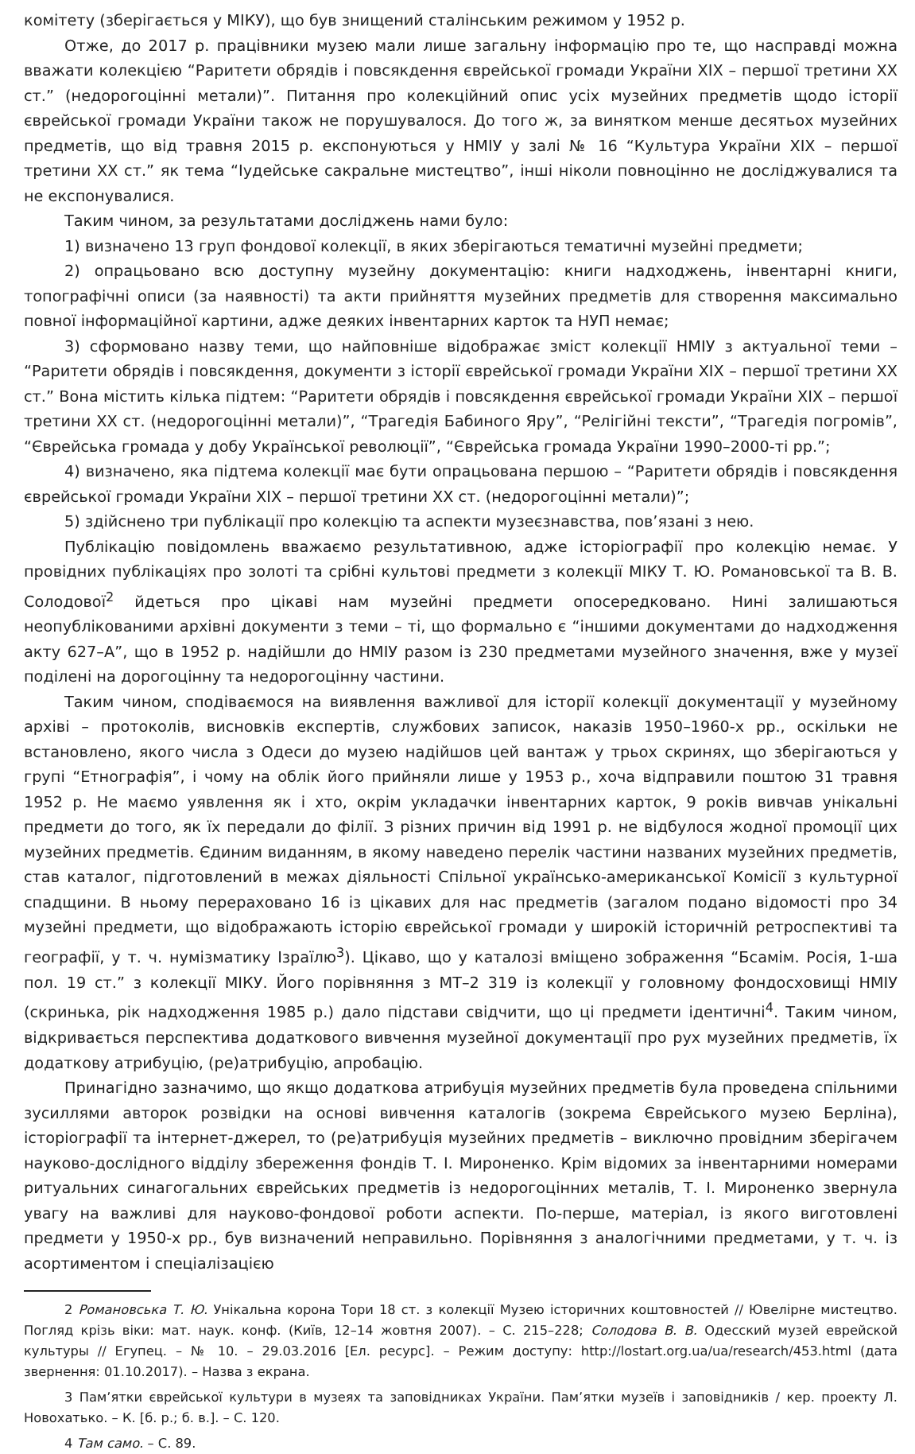комітету (зберігається у МІКУ), що був знищений сталінським режимом у 1952 р.
Отже, до 2017 р. працівники музею мали лише загальну інформацію про те, що насправді можна вважати колекцією “Раритети обрядів і повсякдення єврейської громади України ХІХ – першої третини ХХ ст.” (недорогоцінні метали)”. Питання про колекційний опис усіх музейних предметів щодо історії єврейської громади України також не порушувалося. До того ж, за винятком менше десятьох музейних предметів, що від травня 2015 р. експонуються у НМІУ у залі № 16 “Культура України ХІХ – першої третини ХХ ст.” як тема “Іудейське сакральне мистецтво”, інші ніколи повноцінно не досліджувалися та не експонувалися.
Таким чином, за результатами досліджень нами було:
1) визначено 13 груп фондової колекції, в яких зберігаються тематичні музейні предмети;
2) опрацьовано всю доступну музейну документацію: книги надходжень, інвентарні книги, топографічні описи (за наявності) та акти прийняття музейних предметів для створення максимально повної інформаційної картини, адже деяких інвентарних карток та НУП немає;
3) сформовано назву теми, що найповніше відображає зміст колекції НМІУ з актуальної теми – “Раритети обрядів і повсякдення, документи з історії єврейської громади України ХІХ – першої третини ХХ ст.” Вона містить кілька підтем: “Раритети обрядів і повсякдення єврейської громади України ХІХ – першої третини ХХ ст. (недорогоцінні метали)”, “Трагедія Бабиного Яру”, “Релігійні тексти”, “Трагедія погромів”, “Єврейська громада у добу Української революції”, “Єврейська громада України 1990–2000-ті рр.”;
4) визначено, яка підтема колекції має бути опрацьована першою – “Раритети обрядів і повсякдення єврейської громади України ХІХ – першої третини ХХ ст. (недорогоцінні метали)”;
5) здійснено три публікації про колекцію та аспекти музеєзнавства, пов’язані з нею.
Публікацію повідомлень вважаємо результативною, адже історіографії про колекцію немає. У провідних публікаціях про золоті та срібні культові предмети з колекції МІКУ Т. Ю. Романовської та В. В. Солодової<sup>2</sup> йдеться про цікаві нам музейні предмети опосередковано. Нині залишаються неопублікованими архівні документи з теми – ті, що формально є “іншими документами до надходження акту 627–А”, що в 1952 р. надійшли до НМІУ разом із 230 предметами музейного значення, вже у музеї поділені на дорогоцінну та недорогоцінну частини.
Таким чином, сподіваємося на виявлення важливої для історії колекції документації у музейному архіві – протоколів, висновків експертів, службових записок, наказів 1950–1960-х рр., оскільки не встановлено, якого числа з Одеси до музею надійшов цей вантаж у трьох скринях, що зберігаються у групі “Етнографія”, і чому на облік його прийняли лише у 1953 р., хоча відправили поштою 31 травня 1952 р. Не маємо уявлення як і хто, окрім укладачки інвентарних карток, 9 років вивчав унікальні предмети до того, як їх передали до філії. З різних причин від 1991 р. не відбулося жодної промоції цих музейних предметів. Єдиним виданням, в якому наведено перелік частини названих музейних предметів, став каталог, підготовлений в межах діяльності Спільної українсько-американської Комісії з культурної спадщини. В ньому перераховано 16 із цікавих для нас предметів (загалом подано відомості про 34 музейні предмети, що відображають історію єврейської громади у широкій історичній ретроспективі та географії, у т. ч. нумізматику Ізраїлю<sup>3</sup>). Цікаво, що у каталозі вміщено зображення “Бсамім. Росія, 1-ша пол. 19 ст.” з колекції МІКУ. Його порівняння з МТ–2 319 із колекції у головному фондосховищі НМІУ (скринька, рік надходження 1985 р.) дало підстави свідчити, що ці предмети ідентичні<sup>4</sup>. Таким чином, відкривається перспектива додаткового вивчення музейної документації про рух музейних предметів, їх додаткову атрибуцію, (ре)атрибуцію, апробацію.
Принагідно зазначимо, що якщо додаткова атрибуція музейних предметів була проведена спільними зусиллями авторок розвідки на основі вивчення каталогів (зокрема Єврейського музею Берліна), історіографії та інтернет-джерел, то (ре)атрибуція музейних предметів – виключно провідним зберігачем науково-дослідного відділу збереження фондів Т. І. Мироненко. Крім відомих за інвентарними номерами ритуальних синагогальних єврейських предметів із недорогоцінних металів, Т. І. Мироненко звернула увагу на важливі для науково-фондової роботи аспекти. По-перше, матеріал, із якого виготовлені предмети у 1950-х рр., був визначений неправильно. Порівняння з аналогічними предметами, у т. ч. із асортиментом і спеціалізацією
2 Романовська Т. Ю. Унікальна корона Тори 18 ст. з колекції Музею історичних коштовностей // Ювелірне мистецтво. Погляд крізь віки: мат. наук. конф. (Київ, 12–14 жовтня 2007). – С. 215–228; Солодова В. В. Одесский музей еврейской культуры // Егупец. – № 10. – 29.03.2016 [Ел. ресурс]. – Режим доступу: http://lostart.org.ua/ua/research/453.html (дата звернення: 01.10.2017). – Назва з екрана.
3 Пам’ятки єврейської культури в музеях та заповідниках України. Пам’ятки музеїв і заповідників / кер. проекту Л. Новохатько. – К. [б. р.; б. в.]. – С. 120.
4 Там само. – С. 89.